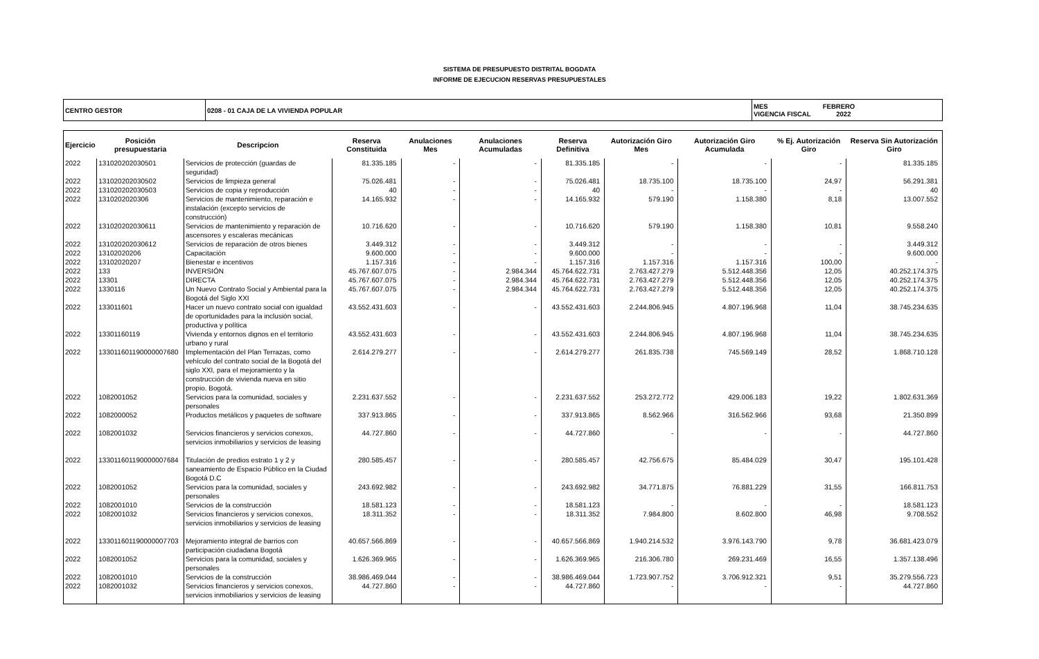SISTEMA DE PRESUPUESTO DISTRITAL BOGDATA
INFORME DE EJECUCION RESERVAS PRESUPUESTALES
| CENTRO GESTOR | 0208 - 01 CAJA DE LA VIVIENDA POPULAR | MES FEBRERO VIGENCIA FISCAL 2022 |
| Ejercicio | Posición presupuestaria | Descripcion | Reserva Constituida | Anulaciones Mes | Anulaciones Acumuladas | Reserva Definitiva | Autorización Giro Mes | Autorización Giro Acumulada | % Ej. Autorización Giro | Reserva Sin Autorización Giro |
| --- | --- | --- | --- | --- | --- | --- | --- | --- | --- | --- |
| 2022 | 131020202030501 | Servicios de protección (guardas de seguridad) | 81.335.185 | - | - | 81.335.185 | - | - | - | 81.335.185 |
| 2022 | 131020202030502 | Servicios de limpieza general | 75.026.481 | - | - | 75.026.481 | 18.735.100 | 18.735.100 | 24,97 | 56.291.381 |
| 2022 | 131020202030503 | Servicios de copia y reproducción | 40 | - | - | 40 | - | - | - | 40 |
| 2022 | 1310202020306 | Servicios de mantenimiento, reparación e instalación (excepto servicios de construcción) | 14.165.932 | - | - | 14.165.932 | 579.190 | 1.158.380 | 8,18 | 13.007.552 |
| 2022 | 131020202030611 | Servicios de mantenimiento y reparación de ascensores y escaleras mecánicas | 10.716.620 | - | - | 10.716.620 | 579.190 | 1.158.380 | 10,81 | 9.558.240 |
| 2022 | 131020202030612 | Servicios de reparación de otros bienes | 3.449.312 | - | - | 3.449.312 | - | - | - | 3.449.312 |
| 2022 | 13102020206 | Capacitación | 9.600.000 | - | - | 9.600.000 | - | - | - | 9.600.000 |
| 2022 | 13102020207 | Bienestar e incentivos | 1.157.316 | - | - | 1.157.316 | 1.157.316 | 1.157.316 | 100,00 | - |
| 2022 | 133 | INVERSIÓN | 45.767.607.075 | - | 2.984.344 | 45.764.622.731 | 2.763.427.279 | 5.512.448.356 | 12,05 | 40.252.174.375 |
| 2022 | 13301 | DIRECTA | 45.767.607.075 | - | 2.984.344 | 45.764.622.731 | 2.763.427.279 | 5.512.448.356 | 12,05 | 40.252.174.375 |
| 2022 | 1330116 | Un Nuevo Contrato Social y Ambiental para la Bogotá del Siglo XXI | 45.767.607.075 | - | 2.984.344 | 45.764.622.731 | 2.763.427.279 | 5.512.448.356 | 12,05 | 40.252.174.375 |
| 2022 | 133011601 | Hacer un nuevo contrato social con igualdad de oportunidades para la inclusión social, productiva y política | 43.552.431.603 | - | - | 43.552.431.603 | 2.244.806.945 | 4.807.196.968 | 11,04 | 38.745.234.635 |
| 2022 | 13301160119 | Vivienda y entornos dignos en el territorio urbano y rural | 43.552.431.603 | - | - | 43.552.431.603 | 2.244.806.945 | 4.807.196.968 | 11,04 | 38.745.234.635 |
| 2022 | 133011601190000007680 | Implementación del Plan Terrazas, como vehículo del contrato social de la Bogotá del siglo XXI, para el mejoramiento y la construcción de vivienda nueva en sitio propio. Bogotá. | 2.614.279.277 | - | - | 2.614.279.277 | 261.835.738 | 745.569.149 | 28,52 | 1.868.710.128 |
| 2022 | 1082001052 | Servicios para la comunidad, sociales y personales | 2.231.637.552 | - | - | 2.231.637.552 | 253.272.772 | 429.006.183 | 19,22 | 1.802.631.369 |
| 2022 | 1082000052 | Productos metálicos y paquetes de software | 337.913.865 | - | - | 337.913.865 | 8.562.966 | 316.562.966 | 93,68 | 21.350.899 |
| 2022 | 1082001032 | Servicios financieros y servicios conexos, servicios inmobiliarios y servicios de leasing | 44.727.860 | - | - | 44.727.860 | - | - | - | 44.727.860 |
| 2022 | 133011601190000007684 | Titulación de predios estrato 1 y 2 y saneamiento de Espacio Público en la Ciudad Bogotá D.C | 280.585.457 | - | - | 280.585.457 | 42.756.675 | 85.484.029 | 30,47 | 195.101.428 |
| 2022 | 1082001052 | Servicios para la comunidad, sociales y personales | 243.692.982 | - | - | 243.692.982 | 34.771.875 | 76.881.229 | 31,55 | 166.811.753 |
| 2022 | 1082001010 | Servicios de la construcción | 18.581.123 | - | - | 18.581.123 | - | - | - | 18.581.123 |
| 2022 | 1082001032 | Servicios financieros y servicios conexos, servicios inmobiliarios y servicios de leasing | 18.311.352 | - | - | 18.311.352 | 7.984.800 | 8.602.800 | 46,98 | 9.708.552 |
| 2022 | 133011601190000007703 | Mejoramiento integral de barrios con participación ciudadana Bogotá | 40.657.566.869 | - | - | 40.657.566.869 | 1.940.214.532 | 3.976.143.790 | 9,78 | 36.681.423.079 |
| 2022 | 1082001052 | Servicios para la comunidad, sociales y personales | 1.626.369.965 | - | - | 1.626.369.965 | 216.306.780 | 269.231.469 | 16,55 | 1.357.138.496 |
| 2022 | 1082001010 | Servicios de la construcción | 38.986.469.044 | - | - | 38.986.469.044 | 1.723.907.752 | 3.706.912.321 | 9,51 | 35.279.556.723 |
| 2022 | 1082001032 | Servicios financieros y servicios conexos, servicios inmobiliarios y servicios de leasing | 44.727.860 | - | - | 44.727.860 | - | - | - | 44.727.860 |